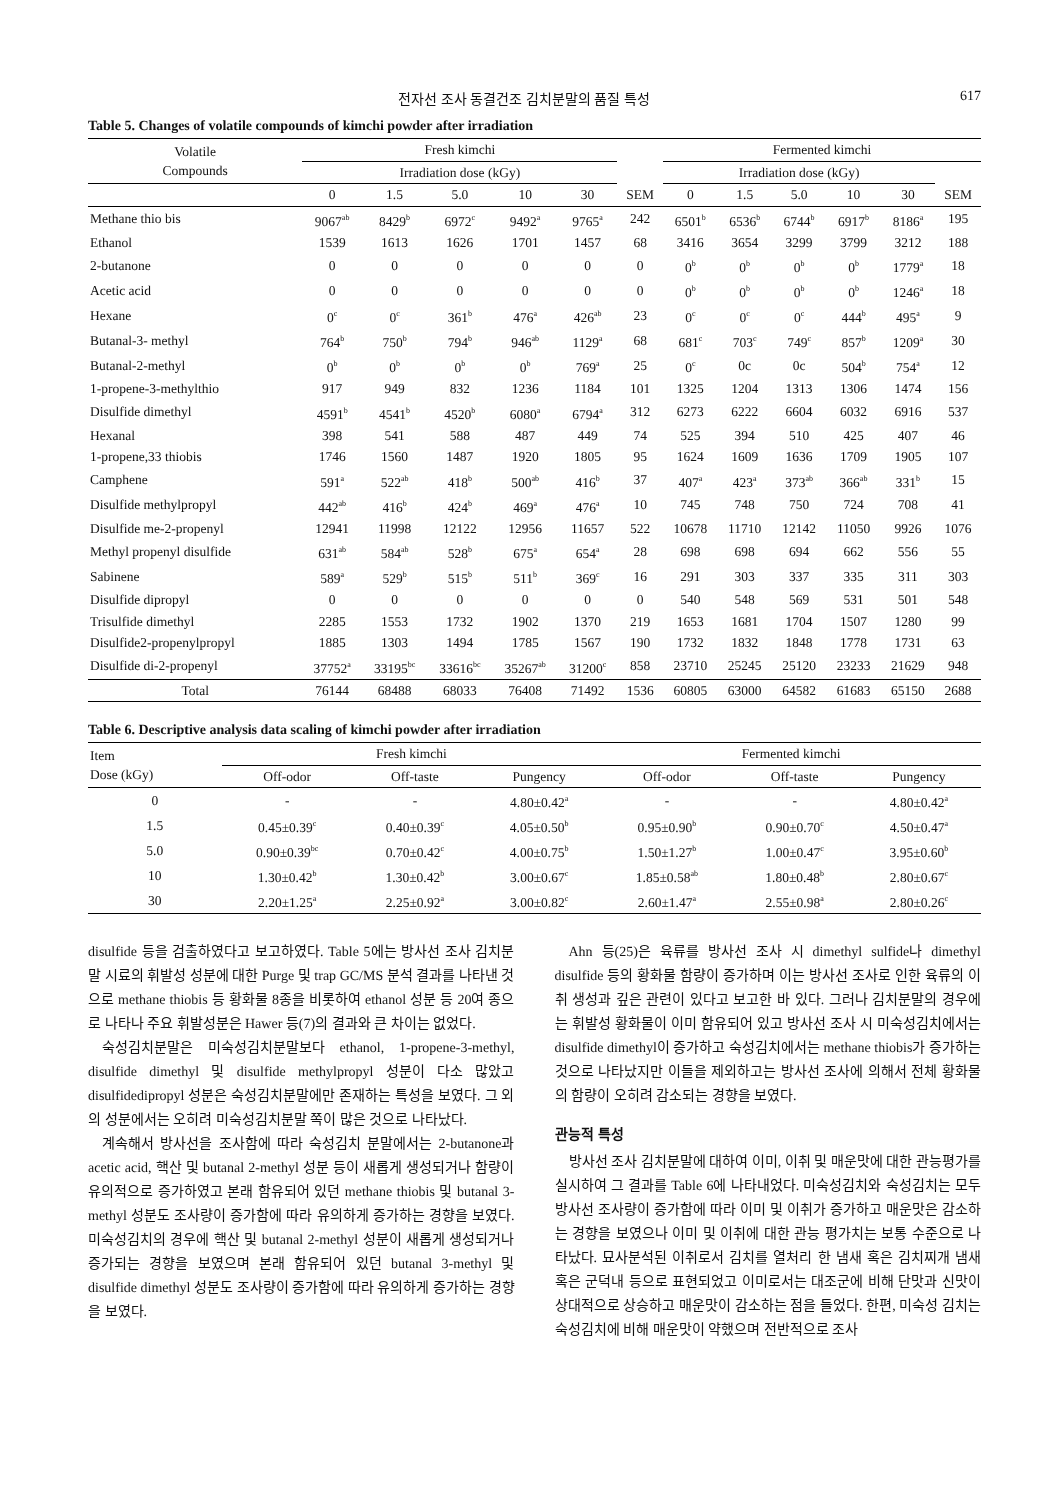전자선 조사 동결건조 김치분말의 품질 특성 617
Table 5. Changes of volatile compounds of kimchi powder after irradiation
| Volatile Compounds | Fresh kimchi | | | | | | Fermented kimchi | | | | | |
| --- | --- | --- | --- | --- | --- | --- | --- | --- | --- | --- | --- | --- |
| | Irradiation dose (kGy) | | | | | | Irradiation dose (kGy) | | | | | |
| | 0 | 1.5 | 5.0 | 10 | 30 | SEM | 0 | 1.5 | 5.0 | 10 | 30 | SEM |
| Methane thio bis | 9067<sup>ab</sup> | 8429<sup>b</sup> | 6972<sup>c</sup> | 9492<sup>a</sup> | 9765<sup>a</sup> | 242 | 6501<sup>b</sup> | 6536<sup>b</sup> | 6744<sup>b</sup> | 6917<sup>b</sup> | 8186<sup>a</sup> | 195 |
| Ethanol | 1539 | 1613 | 1626 | 1701 | 1457 | 68 | 3416 | 3654 | 3299 | 3799 | 3212 | 188 |
| 2-butanone | 0 | 0 | 0 | 0 | 0 | 0 | 0<sup>b</sup> | 0<sup>b</sup> | 0<sup>b</sup> | 0<sup>b</sup> | 1779<sup>a</sup> | 18 |
| Acetic acid | 0 | 0 | 0 | 0 | 0 | 0 | 0<sup>b</sup> | 0<sup>b</sup> | 0<sup>b</sup> | 0<sup>b</sup> | 1246<sup>a</sup> | 18 |
| Hexane | 0<sup>c</sup> | 0<sup>c</sup> | 361<sup>b</sup> | 476<sup>a</sup> | 426<sup>ab</sup> | 23 | 0<sup>c</sup> | 0<sup>c</sup> | 0<sup>c</sup> | 444<sup>b</sup> | 495<sup>a</sup> | 9 |
| Butanal-3- methyl | 764<sup>b</sup> | 750<sup>b</sup> | 794<sup>b</sup> | 946<sup>ab</sup> | 1129<sup>a</sup> | 68 | 681<sup>c</sup> | 703<sup>c</sup> | 749<sup>c</sup> | 857<sup>b</sup> | 1209<sup>a</sup> | 30 |
| Butanal-2-methyl | 0<sup>b</sup> | 0<sup>b</sup> | 0<sup>b</sup> | 0<sup>b</sup> | 769<sup>a</sup> | 25 | 0<sup>c</sup> | 0c | 0c | 504<sup>b</sup> | 754<sup>a</sup> | 12 |
| 1-propene-3-methylthio | 917 | 949 | 832 | 1236 | 1184 | 101 | 1325 | 1204 | 1313 | 1306 | 1474 | 156 |
| Disulfide dimethyl | 4591<sup>b</sup> | 4541<sup>b</sup> | 4520<sup>b</sup> | 6080<sup>a</sup> | 6794<sup>a</sup> | 312 | 6273 | 6222 | 6604 | 6032 | 6916 | 537 |
| Hexanal | 398 | 541 | 588 | 487 | 449 | 74 | 525 | 394 | 510 | 425 | 407 | 46 |
| 1-propene,33 thiobis | 1746 | 1560 | 1487 | 1920 | 1805 | 95 | 1624 | 1609 | 1636 | 1709 | 1905 | 107 |
| Camphene | 591<sup>a</sup> | 522<sup>ab</sup> | 418<sup>b</sup> | 500<sup>ab</sup> | 416<sup>b</sup> | 37 | 407<sup>a</sup> | 423<sup>a</sup> | 373<sup>ab</sup> | 366<sup>ab</sup> | 331<sup>b</sup> | 15 |
| Disulfide methylpropyl | 442<sup>ab</sup> | 416<sup>b</sup> | 424<sup>b</sup> | 469<sup>a</sup> | 476<sup>a</sup> | 10 | 745 | 748 | 750 | 724 | 708 | 41 |
| Disulfide me-2-propenyl | 12941 | 11998 | 12122 | 12956 | 11657 | 522 | 10678 | 11710 | 12142 | 11050 | 9926 | 1076 |
| Methyl propenyl disulfide | 631<sup>ab</sup> | 584<sup>ab</sup> | 528<sup>b</sup> | 675<sup>a</sup> | 654<sup>a</sup> | 28 | 698 | 698 | 694 | 662 | 556 | 55 |
| Sabinene | 589<sup>a</sup> | 529<sup>b</sup> | 515<sup>b</sup> | 511<sup>b</sup> | 369<sup>c</sup> | 16 | 291 | 303 | 337 | 335 | 311 | 303 |
| Disulfide dipropyl | 0 | 0 | 0 | 0 | 0 | 0 | 540 | 548 | 569 | 531 | 501 | 548 |
| Trisulfide dimethyl | 2285 | 1553 | 1732 | 1902 | 1370 | 219 | 1653 | 1681 | 1704 | 1507 | 1280 | 99 |
| Disulfide2-propenylpropyl | 1885 | 1303 | 1494 | 1785 | 1567 | 190 | 1732 | 1832 | 1848 | 1778 | 1731 | 63 |
| Disulfide di-2-propenyl | 37752<sup>a</sup> | 33195<sup>bc</sup> | 33616<sup>bc</sup> | 35267<sup>ab</sup> | 31200<sup>c</sup> | 858 | 23710 | 25245 | 25120 | 23233 | 21629 | 948 |
| Total | 76144 | 68488 | 68033 | 76408 | 71492 | 1536 | 60805 | 63000 | 64582 | 61683 | 65150 | 2688 |
Table 6. Descriptive analysis data scaling of kimchi powder after irradiation
| Item Dose (kGy) | Fresh kimchi | | | Fermented kimchi | | |
| --- | --- | --- | --- | --- | --- | --- |
| | Off-odor | Off-taste | Pungency | Off-odor | Off-taste | Pungency |
| 0 | - | - | 4.80±0.42<sup>a</sup> | - | - | 4.80±0.42<sup>a</sup> |
| 1.5 | 0.45±0.39<sup>c</sup> | 0.40±0.39<sup>c</sup> | 4.05±0.50<sup>b</sup> | 0.95±0.90<sup>b</sup> | 0.90±0.70<sup>c</sup> | 4.50±0.47<sup>a</sup> |
| 5.0 | 0.90±0.39<sup>bc</sup> | 0.70±0.42<sup>c</sup> | 4.00±0.75<sup>b</sup> | 1.50±1.27<sup>b</sup> | 1.00±0.47<sup>c</sup> | 3.95±0.60<sup>b</sup> |
| 10 | 1.30±0.42<sup>b</sup> | 1.30±0.42<sup>b</sup> | 3.00±0.67<sup>c</sup> | 1.85±0.58<sup>ab</sup> | 1.80±0.48<sup>b</sup> | 2.80±0.67<sup>c</sup> |
| 30 | 2.20±1.25<sup>a</sup> | 2.25±0.92<sup>a</sup> | 3.00±0.82<sup>c</sup> | 2.60±1.47<sup>a</sup> | 2.55±0.98<sup>a</sup> | 2.80±0.26<sup>c</sup> |
disulfide 등을 검출하였다고 보고하였다. Table 5에는 방사선 조사 김치분말 시료의 휘발성 성분에 대한 Purge 및 trap GC/MS 분석 결과를 나타낸 것으로 methane thiobis 등 황화물 8종을 비롯하여 ethanol 성분 등 20여 종으로 나타나 주요 휘발성분은 Hawer 등(7)의 결과와 큰 차이는 없었다.
숙성김치분말은 미숙성김치분말보다 ethanol, 1-propene-3-methyl, disulfide dimethyl 및 disulfide methylpropyl 성분이 다소 많았고 disulfidedipropyl 성분은 숙성김치분말에만 존재하는 특성을 보였다. 그 외의 성분에서는 오히려 미숙성김치분말 쪽이 많은 것으로 나타났다.
계속해서 방사선을 조사함에 따라 숙성김치 분말에서는 2-butanone과 acetic acid, 핵산 및 butanal 2-methyl 성분 등이 새롭게 생성되거나 함량이 유의적으로 증가하였고 본래 함유되어 있던 methane thiobis 및 butanal 3-methyl 성분도 조사량이 증가함에 따라 유의하게 증가하는 경향을 보였다. 미숙성김치의 경우에 핵산 및 butanal 2-methyl 성분이 새롭게 생성되거나 증가되는 경향을 보였으며 본래 함유되어 있던 butanal 3-methyl 및 disulfide dimethyl 성분도 조사량이 증가함에 따라 유의하게 증가하는 경향을 보였다.
Ahn 등(25)은 육류를 방사선 조사 시 dimethyl sulfide나 dimethyl disulfide 등의 황화물 함량이 증가하며 이는 방사선 조사로 인한 육류의 이취 생성과 깊은 관련이 있다고 보고한 바 있다. 그러나 김치분말의 경우에는 휘발성 황화물이 이미 함유되어 있고 방사선 조사 시 미숙성김치에서는 disulfide dimethyl이 증가하고 숙성김치에서는 methane thiobis가 증가하는 것으로 나타났지만 이들을 제외하고는 방사선 조사에 의해서 전체 황화물의 함량이 오히려 감소되는 경향을 보였다.
관능적 특성
방사선 조사 김치분말에 대하여 이미, 이취 및 매운맛에 대한 관능평가를 실시하여 그 결과를 Table 6에 나타내었다. 미숙성김치와 숙성김치는 모두 방사선 조사량이 증가함에 따라 이미 및 이취가 증가하고 매운맛은 감소하는 경향을 보였으나 이미 및 이취에 대한 관능 평가치는 보통 수준으로 나타났다. 묘사분석된 이취로서 김치를 열처리 한 냄새 혹은 김치찌개 냄새 혹은 군덕내 등으로 표현되었고 이미로서는 대조군에 비해 단맛과 신맛이 상대적으로 상승하고 매운맛이 감소하는 점을 들었다. 한편, 미숙성 김치는 숙성김치에 비해 매운맛이 약했으며 전반적으로 조사